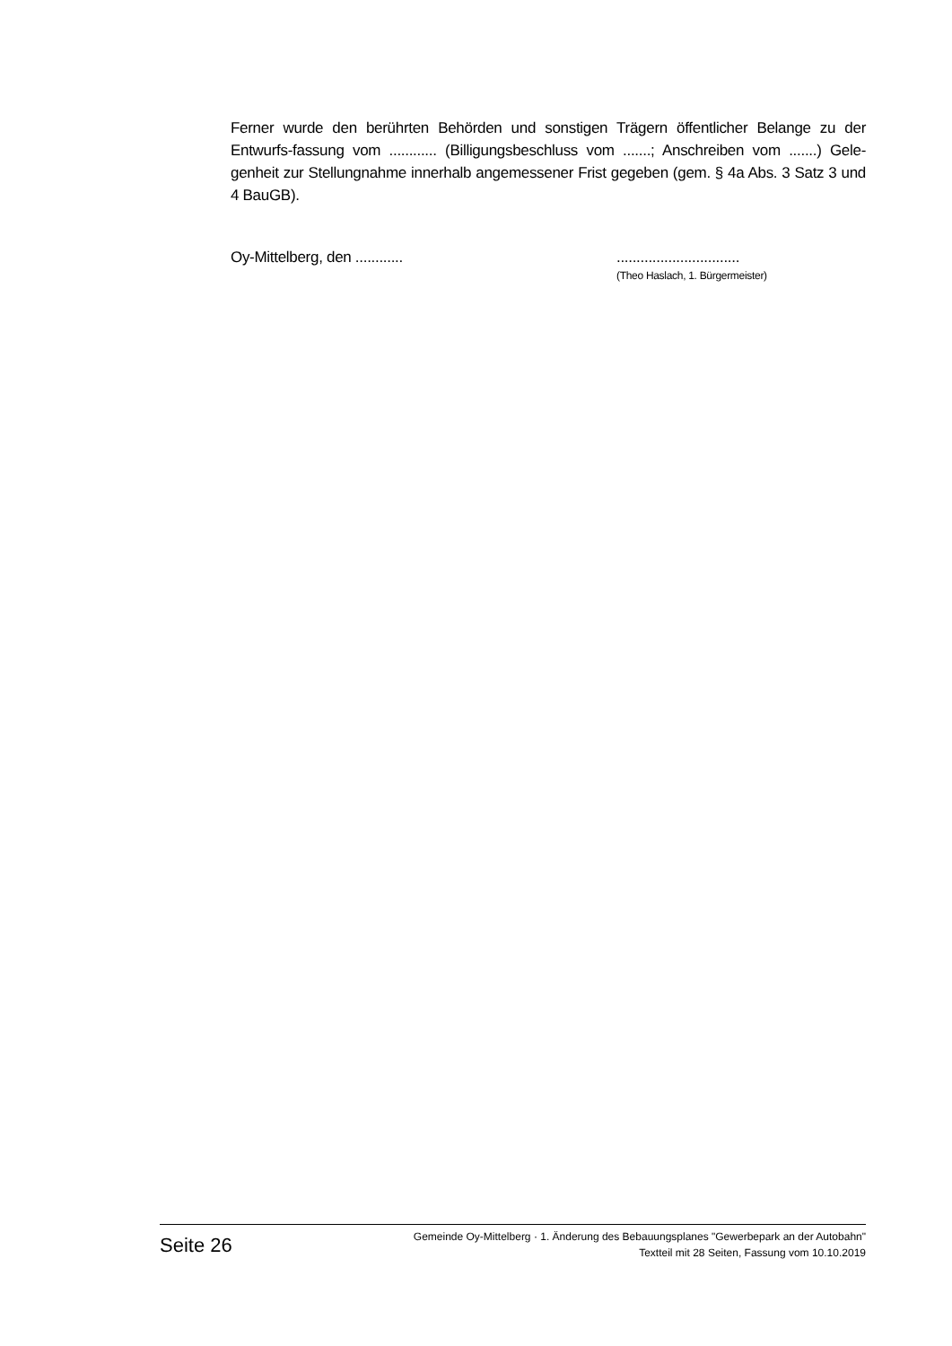Ferner wurde den berührten Behörden und sonstigen Trägern öffentlicher Belange zu der Entwurfs-fassung vom ............ (Billigungsbeschluss vom .......; Anschreiben vom .......) Gele-genheit zur Stellungnahme innerhalb angemessener Frist gegeben (gem. § 4a Abs. 3 Satz 3 und 4 BauGB).
Oy-Mittelberg, den ............ ...............................
(Theo Haslach, 1. Bürgermeister)
Seite 26
Gemeinde Oy-Mittelberg · 1. Änderung des Bebauungsplanes "Gewerbepark an der Autobahn"
Textteil mit 28 Seiten, Fassung vom 10.10.2019